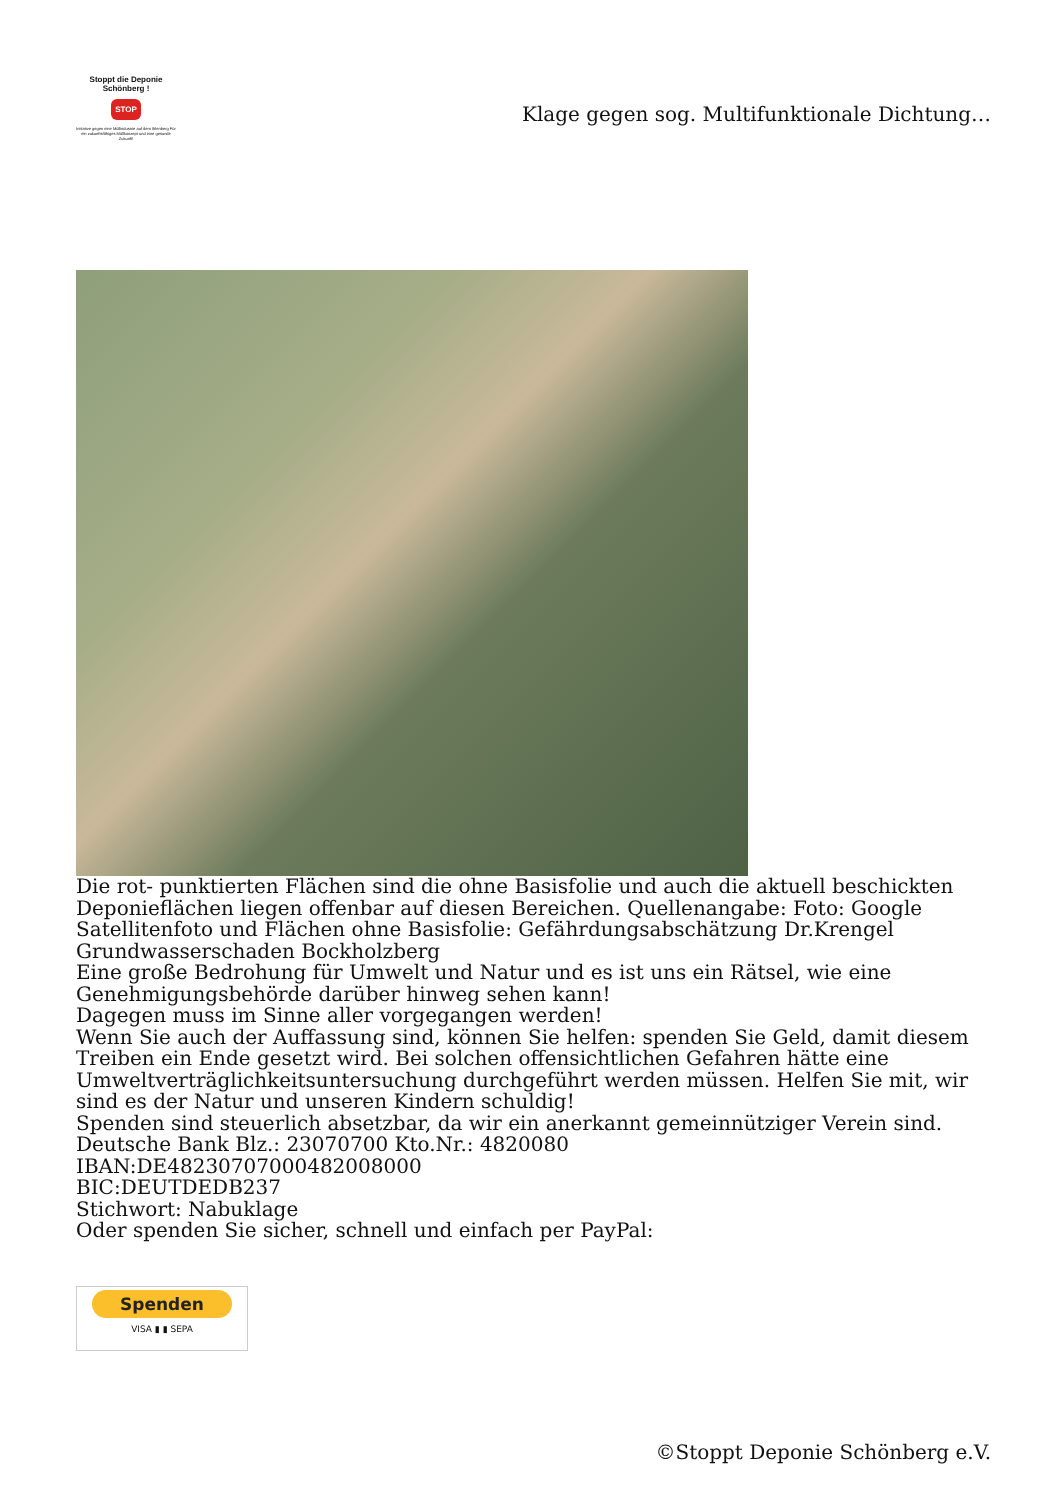Stoppt die Deponie Schönberg !
STOP
Initiative gegen eine Müllindustrie auf dem Ihlenberg Für ein zukunftsfähiges Müllkonzept und eine gesunde Zukunft!
Klage gegen sog. Multifunktionale Dichtung…
Die rot- punktierten Flächen sind die ohne Basisfolie und auch die aktuell beschickten Deponieflächen liegen offenbar auf diesen Bereichen. Quellenangabe: Foto: Google Satellitenfoto und Flächen ohne Basisfolie: Gefährdungsabschätzung Dr.Krengel Grundwasserschaden Bockholzberg
Eine große Bedrohung für Umwelt und Natur und es ist uns ein Rätsel, wie eine Genehmigungsbehörde darüber hinweg sehen kann!
Dagegen muss im Sinne aller vorgegangen werden!
Wenn Sie auch der Auffassung sind, können Sie helfen: spenden Sie Geld, damit diesem Treiben ein Ende gesetzt wird. Bei solchen offensichtlichen Gefahren hätte eine Umweltverträglichkeitsuntersuchung durchgeführt werden müssen. Helfen Sie mit, wir sind es der Natur und unseren Kindern schuldig!
Spenden sind steuerlich absetzbar, da wir ein anerkannt gemeinnütziger Verein sind.
Deutsche Bank Blz.: 23070700 Kto.Nr.: 4820080
IBAN:DE48230707000482008000
BIC:DEUTDEDB237
Stichwort: Nabuklage
Oder spenden Sie sicher, schnell und einfach per PayPal:
Spenden
VISA ▮ ▮ SEPA
©Stoppt Deponie Schönberg e.V.